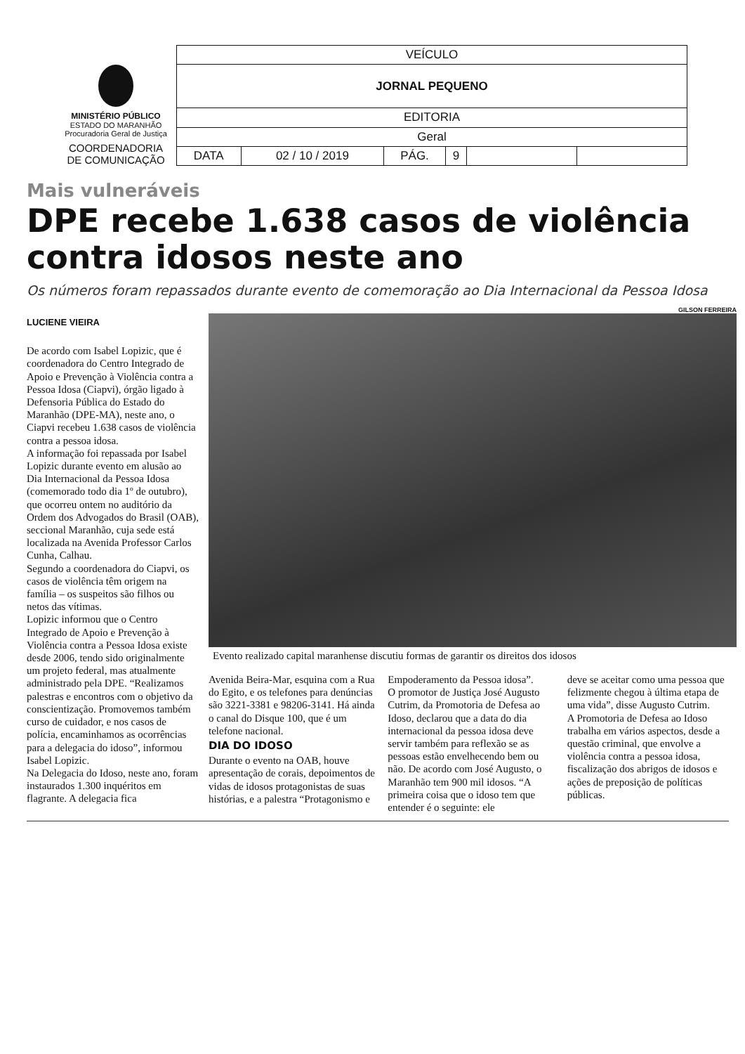MINISTÉRIO PÚBLICO
ESTADO DO MARANHÃO
Procuradoria Geral de Justiça
COORDENADORIA
DE COMUNICAÇÃO
| VEÍCULO | | | | | |
| JORNAL PEQUENO | | | | | |
| EDITORIA | | | | | |
| Geral | | | | | |
| DATA | 02 / 10 / 2019 | PÁG. | 9 | | |
Mais vulneráveis
DPE recebe 1.638 casos de violência contra idosos neste ano
Os números foram repassados durante evento de comemoração ao Dia Internacional da Pessoa Idosa
GILSON FERREIRA
LUCIENE VIEIRA
De acordo com Isabel Lopizic, que é coordenadora do Centro Integrado de Apoio e Prevenção à Violência contra a Pessoa Idosa (Ciapvi), órgão ligado à Defensoria Pública do Estado do Maranhão (DPE-MA), neste ano, o Ciapvi recebeu 1.638 casos de violência contra a pessoa idosa.
A informação foi repassada por Isabel Lopizic durante evento em alusão ao Dia Internacional da Pessoa Idosa (comemorado todo dia 1º de outubro), que ocorreu ontem no auditório da Ordem dos Advogados do Brasil (OAB), seccional Maranhão, cuja sede está localizada na Avenida Professor Carlos Cunha, Calhau.
Segundo a coordenadora do Ciapvi, os casos de violência têm origem na família – os suspeitos são filhos ou netos das vítimas.
Lopizic informou que o Centro Integrado de Apoio e Prevenção à Violência contra a Pessoa Idosa existe desde 2006, tendo sido originalmente um projeto federal, mas atualmente administrado pela DPE. “Realizamos palestras e encontros com o objetivo da conscientização. Promovemos também curso de cuidador, e nos casos de polícia, encaminhamos as ocorrências para a delegacia do idoso”, informou Isabel Lopizic.
Na Delegacia do Idoso, neste ano, foram instaurados 1.300 inquéritos em flagrante. A delegacia fica
Evento realizado capital maranhense discutiu formas de garantir os direitos dos idosos
Avenida Beira-Mar, esquina com a Rua do Egito, e os telefones para denúncias são 3221-3381 e 98206-3141. Há ainda o canal do Disque 100, que é um telefone nacional.
DIA DO IDOSO
Durante o evento na OAB, houve apresentação de corais, depoimentos de vidas de idosos protagonistas de suas histórias, e a palestra “Protagonismo e
Empoderamento da Pessoa idosa”.
O promotor de Justiça José Augusto Cutrim, da Promotoria de Defesa ao Idoso, declarou que a data do dia internacional da pessoa idosa deve servir também para reflexão se as pessoas estão envelhecendo bem ou não. De acordo com José Augusto, o Maranhão tem 900 mil idosos. “A primeira coisa que o idoso tem que entender é o seguinte: ele
deve se aceitar como uma pessoa que felizmente chegou à última etapa de uma vida”, disse Augusto Cutrim.
A Promotoria de Defesa ao Idoso trabalha em vários aspectos, desde a questão criminal, que envolve a violência contra a pessoa idosa, fiscalização dos abrigos de idosos e ações de preposição de políticas públicas.